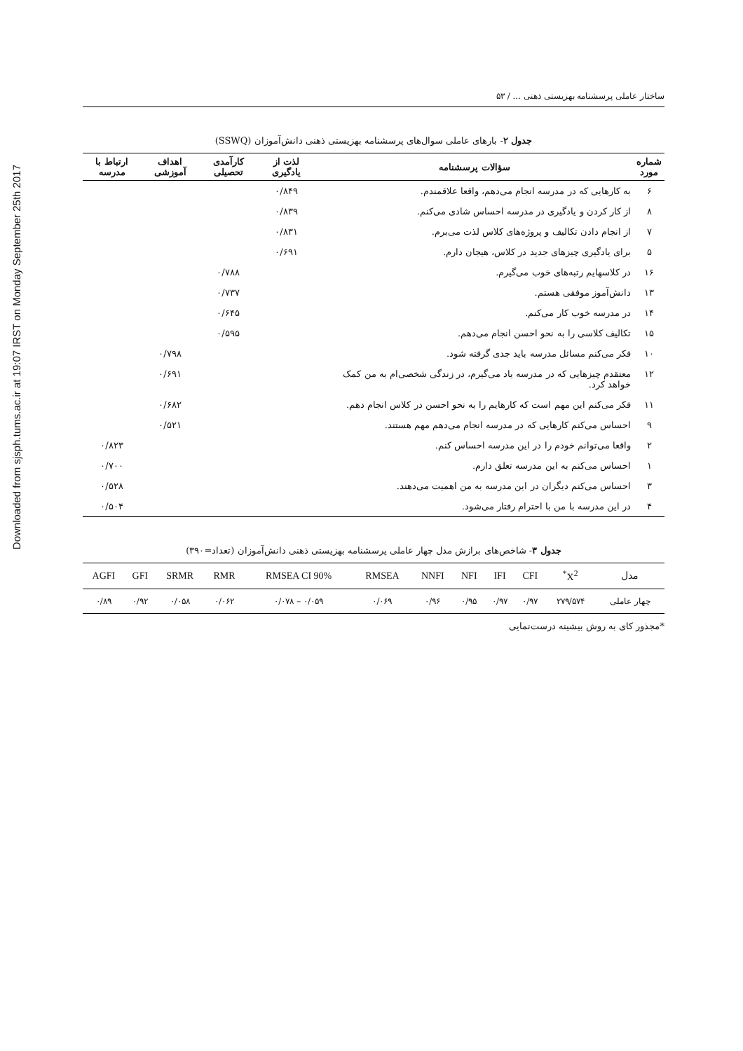Downloaded from sjsph.tums.ac.ir at 19:07 IRST on Monday September 25th 2017
ساختار عاملی پرسشنامه بهزیستی ذهنی ... / ۵۳
جدول ۲- بارهای عاملی سوال‌های پرسشنامه بهزیستی ذهنی دانش‌آموزان (SSWQ)
| شماره مورد | سؤالات پرسشنامه | لذت از یادگیری | کارآمدی تحصیلی | اهداف آموزشی | ارتباط با مدرسه |
| --- | --- | --- | --- | --- | --- |
| ۶ | به کارهایی که در مدرسه انجام می‌دهم، واقعا علاقمندم. | ۰/۸۴۹ | | | |
| ۸ | از کار کردن و یادگیری در مدرسه احساس شادی می‌کنم. | ۰/۸۳۹ | | | |
| ۷ | از انجام دادن تکالیف و پروژه‌های کلاس لذت می‌برم. | ۰/۸۳۱ | | | |
| ۵ | برای یادگیری چیزهای جدید در کلاس، هیجان دارم. | ۰/۶۹۱ | | | |
| ۱۶ | در کلاسهایم رتبه‌های خوب می‌گیرم. | | ۰/۷۸۸ | | |
| ۱۳ | دانش‌آموز موفقی هستم. | | ۰/۷۳۷ | | |
| ۱۴ | در مدرسه خوب کار می‌کنم. | | ۰/۶۴۵ | | |
| ۱۵ | تکالیف کلاسی را به نحو احسن انجام می‌دهم. | | ۰/۵۹۵ | | |
| ۱۰ | فکر می‌کنم مسائل مدرسه باید جدی گرفته شود. | | | ۰/۷۹۸ | |
| ۱۲ | معتقدم چیزهایی که در مدرسه یاد می‌گیرم، در زندگی شخصی‌ام به من کمک خواهد کرد. | | | ۰/۶۹۱ | |
| ۱۱ | فکر می‌کنم این مهم است که کارهایم را به نحو احسن در کلاس انجام دهم. | | | ۰/۶۸۲ | |
| ۹ | احساس می‌کنم کارهایی که در مدرسه انجام می‌دهم مهم هستند. | | | ۰/۵۲۱ | |
| ۲ | واقعا می‌توانم خودم را در این مدرسه احساس کنم. | | | | ۰/۸۲۳ |
| ۱ | احساس می‌کنم به این مدرسه تعلق دارم. | | | | ۰/۷۰۰ |
| ۳ | احساس می‌کنم دیگران در این مدرسه به من اهمیت می‌دهند. | | | | ۰/۵۲۸ |
| ۴ | در این مدرسه با من با احترام رفتار می‌شود. | | | | ۰/۵۰۴ |
جدول ۳- شاخص‌های برازش مدل چهار عاملی پرسشنامه بهزیستی ذهنی دانش‌آموزان (تعداد=۳۹۰)
| AGFI | GFI | SRMR | RMR | RMSEA CI 90% | RMSEA | NNFI | NFI | IFI | CFI | <sup>*</sup> X<sup>2</sup> | مدل |
| --- | --- | --- | --- | --- | --- | --- | --- | --- | --- | --- | --- |
| ۰/۸۹ | ۰/۹۲ | ۰/۰۵۸ | ۰/۰۶۲ | ۰/۰۷۸ – ۰/۰۵۹ | ۰/۰۶۹ | ۰/۹۶ | ۰/۹۵ | ۰/۹۷ | ۰/۹۷ | ۲۷۹/۵۷۴ | چهار عاملی |
*مجذور کای به روش بیشینه درست‌نمایی